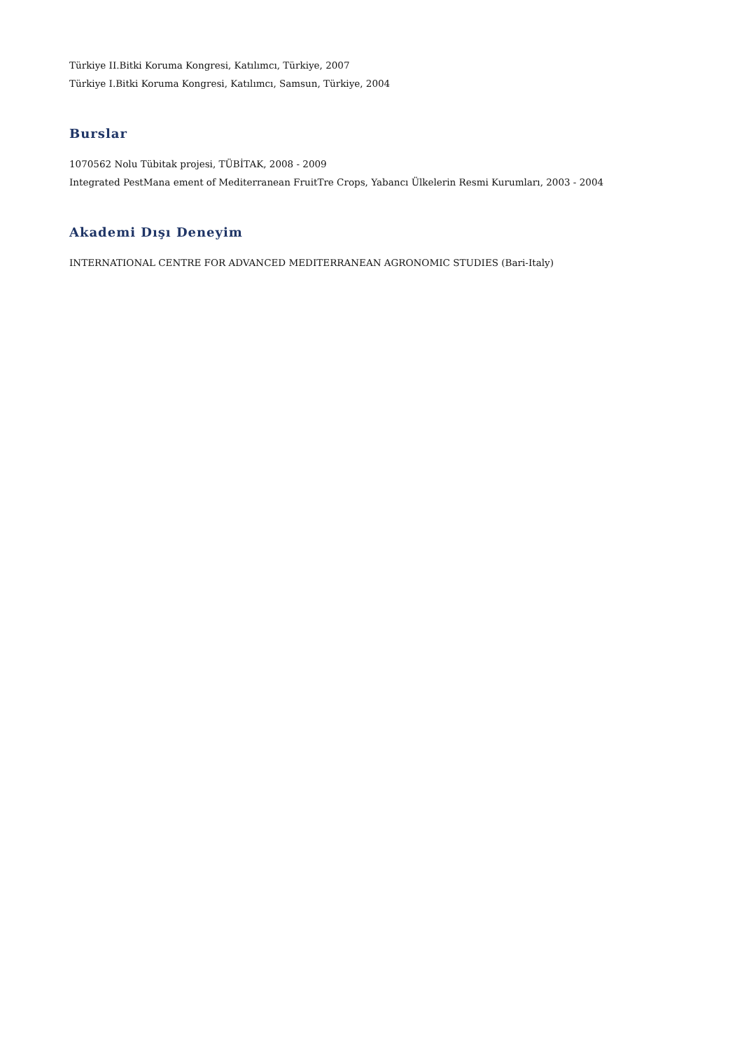Türkiye II.Bitki Koruma Kongresi, Katılımcı, Türkiye, 2007
Türkiye I.Bitki Koruma Kongresi, Katılımcı, Samsun, Türkiye, 2004
Burslar
1070562 Nolu Tübitak projesi, TÜBİTAK, 2008 - 2009
Integrated PestMana ement of Mediterranean FruitTre Crops, Yabancı Ülkelerin Resmi Kurumları, 2003 - 2004
Akademi Dışı Deneyim
INTERNATIONAL CENTRE FOR ADVANCED MEDITERRANEAN AGRONOMIC STUDIES (Bari-Italy)